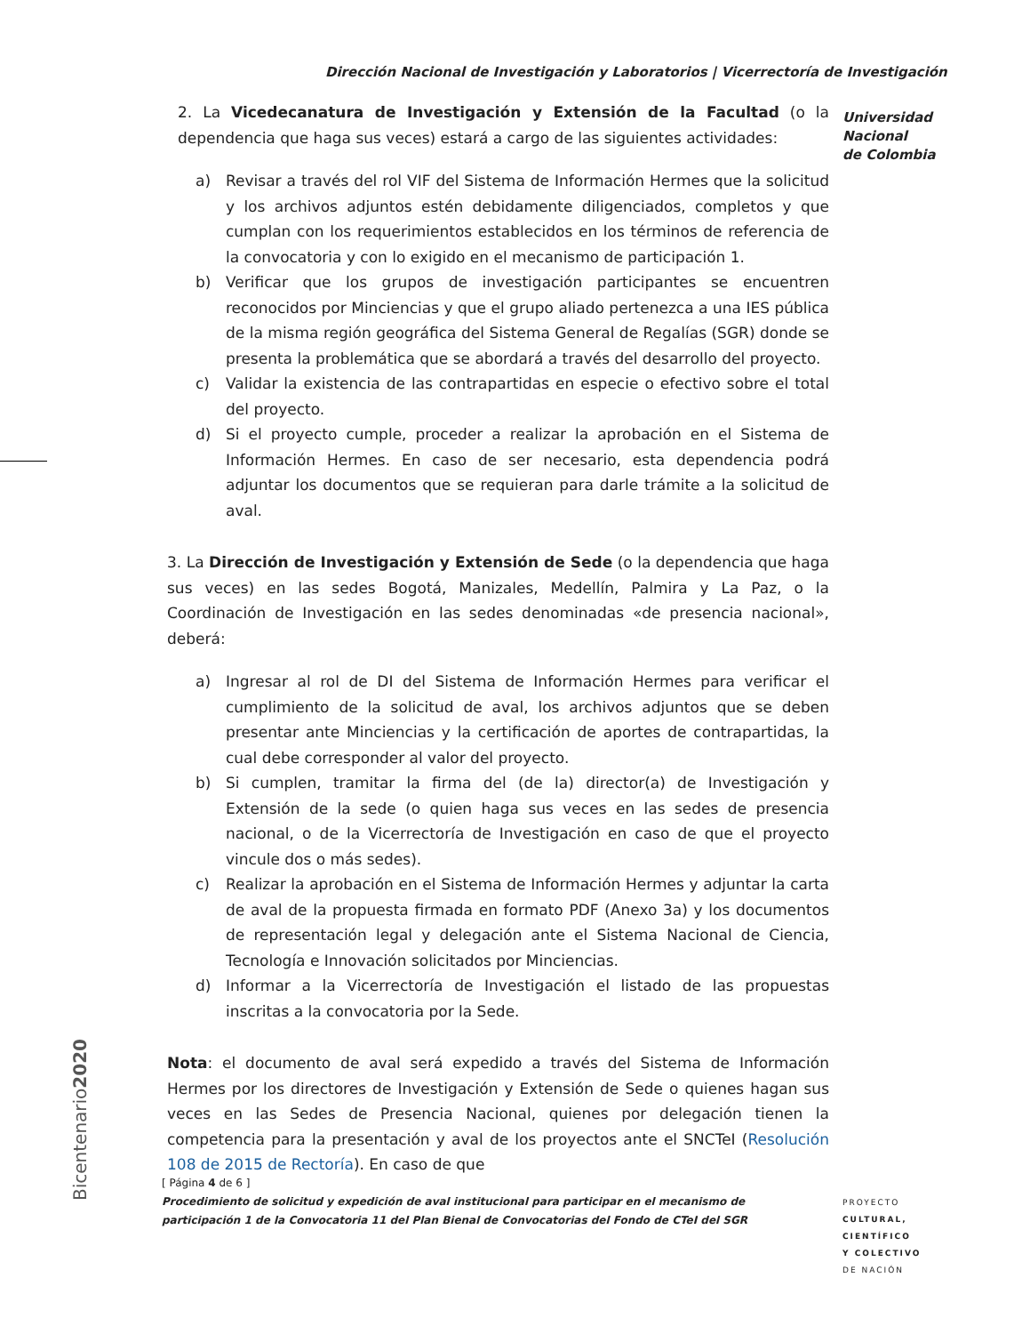Dirección Nacional de Investigación y Laboratorios | Vicerrectoría de Investigación
Universidad
Nacional
de Colombia
2. La Vicedecanatura de Investigación y Extensión de la Facultad (o la dependencia que haga sus veces) estará a cargo de las siguientes actividades:
a) Revisar a través del rol VIF del Sistema de Información Hermes que la solicitud y los archivos adjuntos estén debidamente diligenciados, completos y que cumplan con los requerimientos establecidos en los términos de referencia de la convocatoria y con lo exigido en el mecanismo de participación 1.
b) Verificar que los grupos de investigación participantes se encuentren reconocidos por Minciencias y que el grupo aliado pertenezca a una IES pública de la misma región geográfica del Sistema General de Regalías (SGR) donde se presenta la problemática que se abordará a través del desarrollo del proyecto.
c) Validar la existencia de las contrapartidas en especie o efectivo sobre el total del proyecto.
d) Si el proyecto cumple, proceder a realizar la aprobación en el Sistema de Información Hermes. En caso de ser necesario, esta dependencia podrá adjuntar los documentos que se requieran para darle trámite a la solicitud de aval.
3. La Dirección de Investigación y Extensión de Sede (o la dependencia que haga sus veces) en las sedes Bogotá, Manizales, Medellín, Palmira y La Paz, o la Coordinación de Investigación en las sedes denominadas «de presencia nacional», deberá:
a) Ingresar al rol de DI del Sistema de Información Hermes para verificar el cumplimiento de la solicitud de aval, los archivos adjuntos que se deben presentar ante Minciencias y la certificación de aportes de contrapartidas, la cual debe corresponder al valor del proyecto.
b) Si cumplen, tramitar la firma del (de la) director(a) de Investigación y Extensión de la sede (o quien haga sus veces en las sedes de presencia nacional, o de la Vicerrectoría de Investigación en caso de que el proyecto vincule dos o más sedes).
c) Realizar la aprobación en el Sistema de Información Hermes y adjuntar la carta de aval de la propuesta firmada en formato PDF (Anexo 3a) y los documentos de representación legal y delegación ante el Sistema Nacional de Ciencia, Tecnología e Innovación solicitados por Minciencias.
d) Informar a la Vicerrectoría de Investigación el listado de las propuestas inscritas a la convocatoria por la Sede.
Nota: el documento de aval será expedido a través del Sistema de Información Hermes por los directores de Investigación y Extensión de Sede o quienes hagan sus veces en las Sedes de Presencia Nacional, quienes por delegación tienen la competencia para la presentación y aval de los proyectos ante el SNCTeI (Resolución 108 de 2015 de Rectoría). En caso de que
Bicentenario2020
[ Página 4 de 6 ]
Procedimiento de solicitud y expedición de aval institucional para participar en el mecanismo de participación 1 de la Convocatoria 11 del Plan Bienal de Convocatorias del Fondo de CTeI del SGR
PROYECTO
CULTURAL,
CIENTÍFICO
Y COLECTIVO
DE NACIÓN